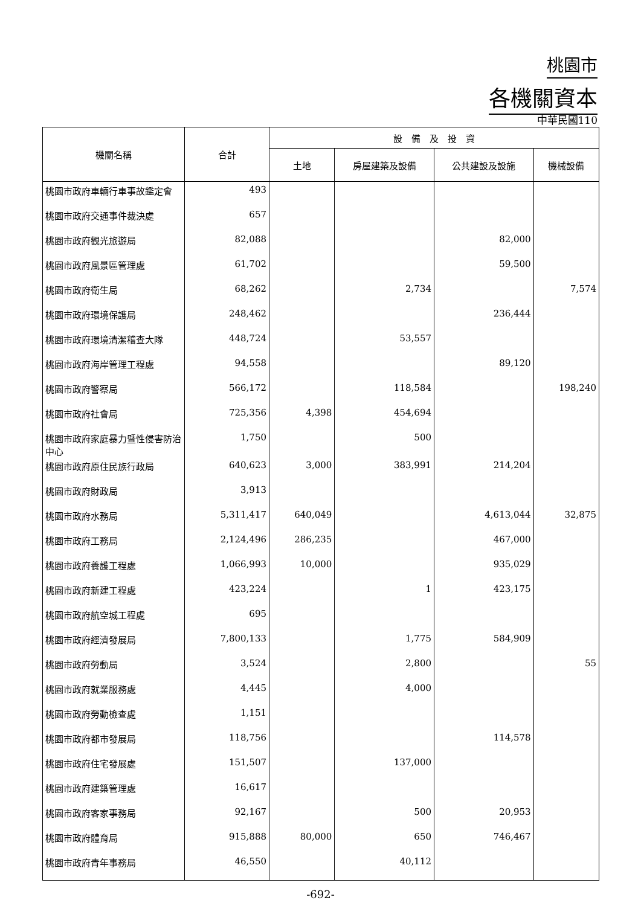桃園市
各機關資本
中華民國110
| 機關名稱 | 合計 | 設 備 及 投 資 | | | |
| --- | --- | --- | --- | --- | --- |
| | | 土地 | 房屋建築及設備 | 公共建設及設施 | 機械設備 |
| 桃園市政府車輛行車事故鑑定會 | 493 | | | | |
| 桃園市政府交通事件裁決處 | 657 | | | | |
| 桃園市政府觀光旅遊局 | 82,088 | | | 82,000 | |
| 桃園市政府風景區管理處 | 61,702 | | | 59,500 | |
| 桃園市政府衛生局 | 68,262 | | 2,734 | | 7,574 |
| 桃園市政府環境保護局 | 248,462 | | | 236,444 | |
| 桃園市政府環境清潔稽查大隊 | 448,724 | | 53,557 | | |
| 桃園市政府海岸管理工程處 | 94,558 | | | 89,120 | |
| 桃園市政府警察局 | 566,172 | | 118,584 | | 198,240 |
| 桃園市政府社會局 | 725,356 | 4,398 | 454,694 | | |
| 桃園市政府家庭暴力暨性侵害防治中心 | 1,750 | | 500 | | |
| 桃園市政府原住民族行政局 | 640,623 | 3,000 | 383,991 | 214,204 | |
| 桃園市政府財政局 | 3,913 | | | | |
| 桃園市政府水務局 | 5,311,417 | 640,049 | | 4,613,044 | 32,875 |
| 桃園市政府工務局 | 2,124,496 | 286,235 | | 467,000 | |
| 桃園市政府養護工程處 | 1,066,993 | 10,000 | | 935,029 | |
| 桃園市政府新建工程處 | 423,224 | | 1 | 423,175 | |
| 桃園市政府航空城工程處 | 695 | | | | |
| 桃園市政府經濟發展局 | 7,800,133 | | 1,775 | 584,909 | |
| 桃園市政府勞動局 | 3,524 | | 2,800 | | 55 |
| 桃園市政府就業服務處 | 4,445 | | 4,000 | | |
| 桃園市政府勞動檢查處 | 1,151 | | | | |
| 桃園市政府都市發展局 | 118,756 | | | 114,578 | |
| 桃園市政府住宅發展處 | 151,507 | | 137,000 | | |
| 桃園市政府建築管理處 | 16,617 | | | | |
| 桃園市政府客家事務局 | 92,167 | | 500 | 20,953 | |
| 桃園市政府體育局 | 915,888 | 80,000 | 650 | 746,467 | |
| 桃園市政府青年事務局 | 46,550 | | 40,112 | | |
-692-